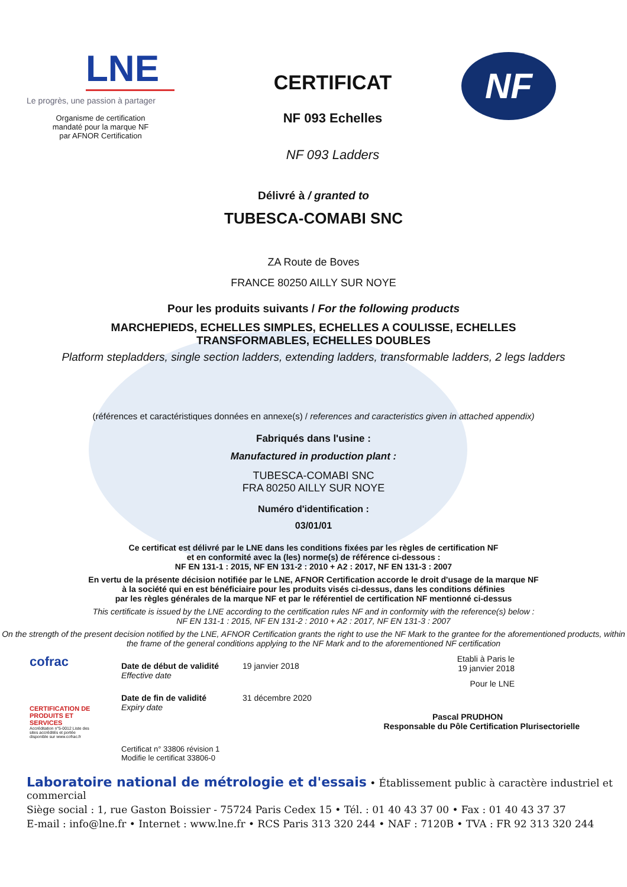LNE
Le progrès, une passion à partager
Organisme de certification
mandaté pour la marque NF
par AFNOR Certification
CERTIFICAT
NF 093 Echelles
NF 093 Ladders
NF
Délivré à / granted to
TUBESCA-COMABI SNC
ZA Route de Boves
FRANCE 80250 AILLY SUR NOYE
Pour les produits suivants / For the following products
MARCHEPIEDS, ECHELLES SIMPLES, ECHELLES A COULISSE, ECHELLES
TRANSFORMABLES, ECHELLES DOUBLES
Platform stepladders, single section ladders, extending ladders, transformable ladders, 2 legs ladders
(références et caractéristiques données en annexe(s) / references and caracteristics given in attached appendix)
Fabriqués dans l'usine :
Manufactured in production plant :
TUBESCA-COMABI SNC
FRA 80250 AILLY SUR NOYE
Numéro d'identification :
03/01/01
Ce certificat est délivré par le LNE dans les conditions fixées par les règles de certification NF
et en conformité avec la (les) norme(s) de référence ci-dessous :
NF EN 131-1 : 2015, NF EN 131-2 : 2010 + A2 : 2017, NF EN 131-3 : 2007
En vertu de la présente décision notifiée par le LNE, AFNOR Certification accorde le droit d'usage de la marque NF
à la société qui en est bénéficiaire pour les produits visés ci-dessus, dans les conditions définies
par les règles générales de la marque NF et par le référentiel de certification NF mentionné ci-dessus
This certificate is issued by the LNE according to the certification rules NF and in conformity with the reference(s) below :
NF EN 131-1 : 2015, NF EN 131-2 : 2010 + A2 : 2017, NF EN 131-3 : 2007
On the strength of the present decision notified by the LNE, AFNOR Certification grants the right to use the NF Mark to the grantee for the aforementioned products, within the frame of the general conditions applying to the NF Mark and to the aforementioned NF certification
cofrac
CERTIFICATION DE PRODUITS ET SERVICES
Accréditation n°5-0012 Liste des sites accrédités et portée disponible sur www.cofrac.fr
Date de début de validité
Effective date
19 janvier 2018
Date de fin de validité
Expiry date
31 décembre 2020
Certificat n° 33806 révision 1
Modifie le certificat 33806-0
Etabli à Paris le
19 janvier 2018
Pour le LNE
Pascal PRUDHON
Responsable du Pôle Certification Plurisectorielle
Laboratoire national de métrologie et d'essais • Établissement public à caractère industriel et commercial
Siège social : 1, rue Gaston Boissier - 75724 Paris Cedex 15 • Tél. : 01 40 43 37 00 • Fax : 01 40 43 37 37
E-mail : info@lne.fr • Internet : www.lne.fr • RCS Paris 313 320 244 • NAF : 7120B • TVA : FR 92 313 320 244